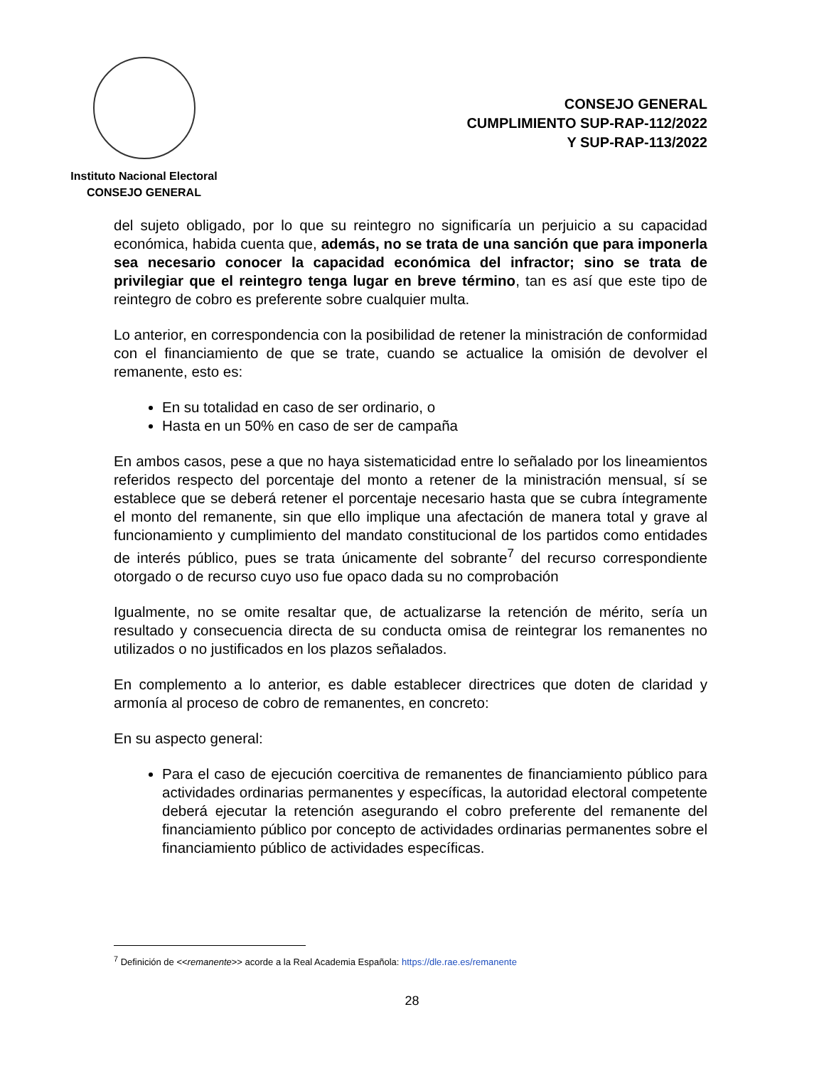Instituto Nacional Electoral
CONSEJO GENERAL
CONSEJO GENERAL
CUMPLIMIENTO SUP-RAP-112/2022
Y SUP-RAP-113/2022
del sujeto obligado, por lo que su reintegro no significaría un perjuicio a su capacidad económica, habida cuenta que, además, no se trata de una sanción que para imponerla sea necesario conocer la capacidad económica del infractor; sino se trata de privilegiar que el reintegro tenga lugar en breve término, tan es así que este tipo de reintegro de cobro es preferente sobre cualquier multa.
Lo anterior, en correspondencia con la posibilidad de retener la ministración de conformidad con el financiamiento de que se trate, cuando se actualice la omisión de devolver el remanente, esto es:
En su totalidad en caso de ser ordinario, o
Hasta en un 50% en caso de ser de campaña
En ambos casos, pese a que no haya sistematicidad entre lo señalado por los lineamientos referidos respecto del porcentaje del monto a retener de la ministración mensual, sí se establece que se deberá retener el porcentaje necesario hasta que se cubra íntegramente el monto del remanente, sin que ello implique una afectación de manera total y grave al funcionamiento y cumplimiento del mandato constitucional de los partidos como entidades de interés público, pues se trata únicamente del sobrante<sup>7</sup> del recurso correspondiente otorgado o de recurso cuyo uso fue opaco dada su no comprobación
Igualmente, no se omite resaltar que, de actualizarse la retención de mérito, sería un resultado y consecuencia directa de su conducta omisa de reintegrar los remanentes no utilizados o no justificados en los plazos señalados.
En complemento a lo anterior, es dable establecer directrices que doten de claridad y armonía al proceso de cobro de remanentes, en concreto:
En su aspecto general:
Para el caso de ejecución coercitiva de remanentes de financiamiento público para actividades ordinarias permanentes y específicas, la autoridad electoral competente deberá ejecutar la retención asegurando el cobro preferente del remanente del financiamiento público por concepto de actividades ordinarias permanentes sobre el financiamiento público de actividades específicas.
<sup>7</sup> Definición de <<remanente>> acorde a la Real Academia Española: https://dle.rae.es/remanente
28